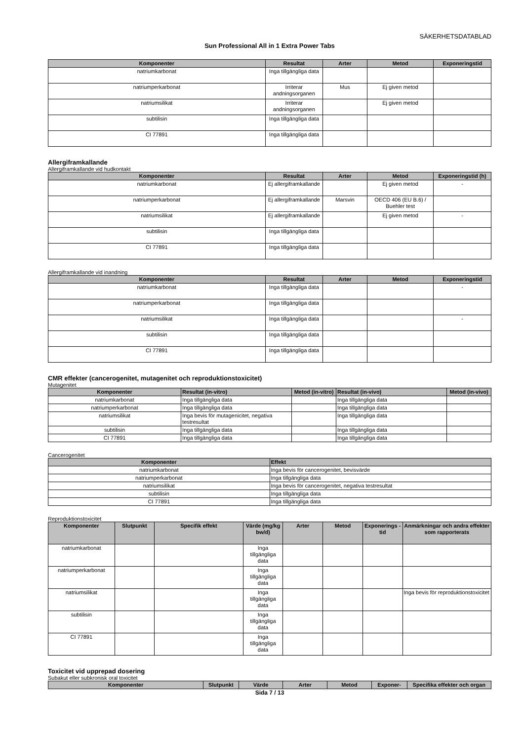SÄKERHETSDATABLAD
Sun Professional All in 1 Extra Power Tabs
| Komponenter | Resultat | Arter | Metod | Exponeringstid |
| --- | --- | --- | --- | --- |
| natriumkarbonat | Inga tillgängliga data | | | |
| natriumperkarbonat | Irriterar andningsorganen | Mus | Ej given metod | |
| natriumsilikat | Irriterar andningsorganen | | Ej given metod | |
| subtilisin | Inga tillgängliga data | | | |
| CI 77891 | Inga tillgängliga data | | | |
Allergiframkallande
Allergiframkallande vid hudkontakt
| Komponenter | Resultat | Arter | Metod | Exponeringstid (h) |
| --- | --- | --- | --- | --- |
| natriumkarbonat | Ej allergiframkallande | | Ej given metod | - |
| natriumperkarbonat | Ej allergiframkallande | Marsvin | OECD 406 (EU B.6) / Buehler test | |
| natriumsilikat | Ej allergiframkallande | | Ej given metod | - |
| subtilisin | Inga tillgängliga data | | | |
| CI 77891 | Inga tillgängliga data | | | |
Allergiframkallande vid inandning
| Komponenter | Resultat | Arter | Metod | Exponeringstid |
| --- | --- | --- | --- | --- |
| natriumkarbonat | Inga tillgängliga data | | | - |
| natriumperkarbonat | Inga tillgängliga data | | | |
| natriumsilikat | Inga tillgängliga data | | | - |
| subtilisin | Inga tillgängliga data | | | |
| CI 77891 | Inga tillgängliga data | | | |
CMR effekter (cancerogenitet, mutagenitet och reproduktionstoxicitet)
Mutagenitet
| Komponenter | Resultat (in-vitro) | Metod (in-vitro) | Resultat (in-vivo) | Metod (in-vivo) |
| --- | --- | --- | --- | --- |
| natriumkarbonat | Inga tillgängliga data | | Inga tillgängliga data | |
| natriumperkarbonat | Inga tillgängliga data | | Inga tillgängliga data | |
| natriumsilikat | Inga bevis för mutagenicitet, negativa testresultat | | Inga tillgängliga data | |
| subtilisin | Inga tillgängliga data | | Inga tillgängliga data | |
| CI 77891 | Inga tillgängliga data | | Inga tillgängliga data | |
Cancerogenitet
| Komponenter | Effekt |
| --- | --- |
| natriumkarbonat | Inga bevis för cancerogenitet, bevisvärde |
| natriumperkarbonat | Inga tillgängliga data |
| natriumsilikat | Inga bevis för cancerogenitet, negativa testresultat |
| subtilisin | Inga tillgängliga data |
| CI 77891 | Inga tillgängliga data |
Reproduktionstoxicitet
| Komponenter | Slutpunkt | Specifik effekt | Värde (mg/kg bw/d) | Arter | Metod | Exponerings - tid | Anmärkningar och andra effekter som rapporterats |
| --- | --- | --- | --- | --- | --- | --- | --- |
| natriumkarbonat | | | Inga tillgängliga data | | | | |
| natriumperkarbonat | | | Inga tillgängliga data | | | | |
| natriumsilikat | | | Inga tillgängliga data | | | | Inga bevis för reproduktionstoxicitet |
| subtilisin | | | Inga tillgängliga data | | | | |
| CI 77891 | | | Inga tillgängliga data | | | | |
Toxicitet vid upprepad dosering
Subakut eller subkronisk oral toxicitet
| Komponenter | Slutpunkt | Värde | Arter | Metod | Exponer- | Specifika effekter och organ |
| --- | --- | --- | --- | --- | --- | --- |
Sida 7 / 13